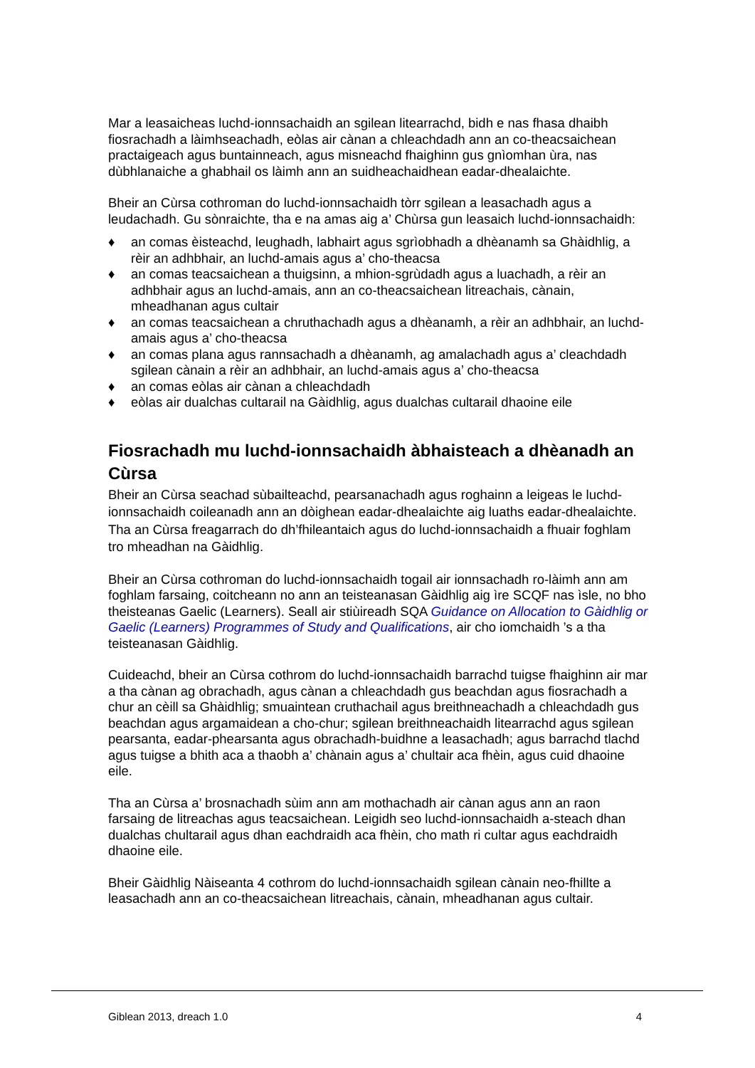Mar a leasaicheas luchd-ionnsachaidh an sgilean litearrachd, bidh e nas fhasa dhaibh fiosrachadh a làimhseachadh, eòlas air cànan a chleachdadh ann an co-theacsaichean practaigeach agus buntainneach, agus misneachd fhaighinn gus gnìomhan ùra, nas dùbhlanaiche a ghabhail os làimh ann an suidheachaidhean eadar-dhealaichte.
Bheir an Cùrsa cothroman do luchd-ionnsachaidh tòrr sgilean a leasachadh agus a leudachadh. Gu sònraichte, tha e na amas aig a’ Chùrsa gun leasaich luchd-ionnsachaidh:
♦ an comas èisteachd, leughadh, labhairt agus sgrìobhadh a dhèanamh sa Ghàidhlig, a rèir an adhbhair, an luchd-amais agus a’ cho-theacsa
♦ an comas teacsaichean a thuigsinn, a mhion-sgrùdadh agus a luachadh, a rèir an adhbhair agus an luchd-amais, ann an co-theacsaichean litreachais, cànain, mheadhanan agus cultair
♦ an comas teacsaichean a chruthachadh agus a dhèanamh, a rèir an adhbhair, an luchd-amais agus a’ cho-theacsa
♦ an comas plana agus rannsachadh a dhèanamh, ag amalachadh agus a’ cleachdadh sgilean cànain a rèir an adhbhair, an luchd-amais agus a’ cho-theacsa
♦ an comas eòlas air cànan a chleachdadh
♦ eòlas air dualchas cultarail na Gàidhlig, agus dualchas cultarail dhaoine eile
Fiosrachadh mu luchd-ionnsachaidh àbhaisteach a dhèanadh an Cùrsa
Bheir an Cùrsa seachad sùbailteachd, pearsanachadh agus roghainn a leigeas le luchd-ionnsachaidh coileanadh ann an dòighean eadar-dhealaichte aig luaths eadar-dhealaichte. Tha an Cùrsa freagarrach do dh’fhileantaich agus do luchd-ionnsachaidh a fhuair foghlam tro mheadhan na Gàidhlig.
Bheir an Cùrsa cothroman do luchd-ionnsachaidh togail air ionnsachadh ro-làimh ann am foghlam farsaing, coitcheann no ann an teisteanasan Gàidhlig aig ìre SCQF nas ìsle, no bho theisteanas Gaelic (Learners). Seall air stiùireadh SQA Guidance on Allocation to Gàidhlig or Gaelic (Learners) Programmes of Study and Qualifications, air cho iomchaidh ’s a tha teisteanasan Gàidhlig.
Cuideachd, bheir an Cùrsa cothrom do luchd-ionnsachaidh barrachd tuigse fhaighinn air mar a tha cànan ag obrachadh, agus cànan a chleachdadh gus beachdan agus fiosrachadh a chur an cèill sa Ghàidhlig; smuaintean cruthachail agus breithneachadh a chleachdadh gus beachdan agus argamaidean a cho-chur; sgilean breithneachaidh litearrachd agus sgilean pearsanta, eadar-phearsanta agus obrachadh-buidhne a leasachadh; agus barrachd tlachd agus tuigse a bhith aca a thaobh a’ chànain agus a’ chultair aca fhèin, agus cuid dhaoine eile.
Tha an Cùrsa a’ brosnachadh sùim ann am mothachadh air cànan agus ann an raon farsaing de litreachas agus teacsaichean. Leigidh seo luchd-ionnsachaidh a-steach dhan dualchas chultarail agus dhan eachdraidh aca fhèin, cho math ri cultar agus eachdraidh dhaoine eile.
Bheir Gàidhlig Nàiseanta 4 cothrom do luchd-ionnsachaidh sgilean cànain neo-fhillte a leasachadh ann an co-theacsaichean litreachais, cànain, mheadhanan agus cultair.
Giblean 2013, dreach 1.0 4